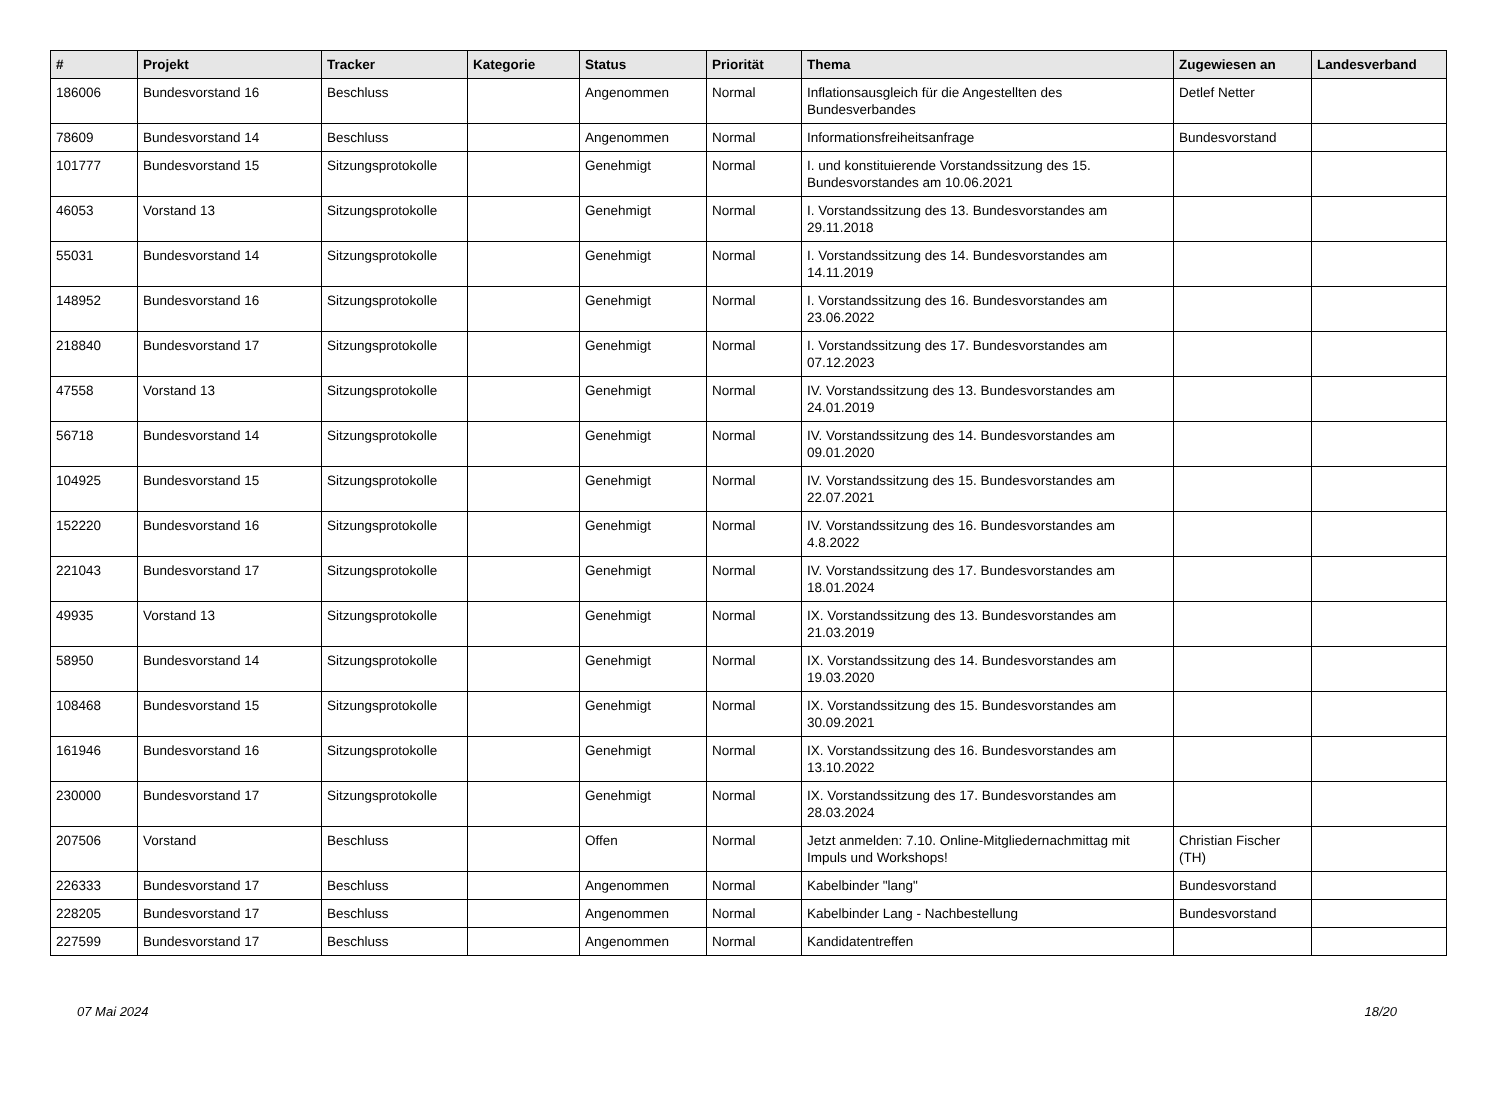| # | Projekt | Tracker | Kategorie | Status | Priorität | Thema | Zugewiesen an | Landesverband |
| --- | --- | --- | --- | --- | --- | --- | --- | --- |
| 186006 | Bundesvorstand 16 | Beschluss | | Angenommen | Normal | Inflationsausgleich für die Angestellten des Bundesverbandes | Detlef Netter | |
| 78609 | Bundesvorstand 14 | Beschluss | | Angenommen | Normal | Informationsfreiheitsanfrage | Bundesvorstand | |
| 101777 | Bundesvorstand 15 | Sitzungsprotokolle | | Genehmigt | Normal | I. und konstituierende Vorstandssitzung des 15. Bundesvorstandes am 10.06.2021 | | |
| 46053 | Vorstand 13 | Sitzungsprotokolle | | Genehmigt | Normal | I. Vorstandssitzung des 13. Bundesvorstandes am 29.11.2018 | | |
| 55031 | Bundesvorstand 14 | Sitzungsprotokolle | | Genehmigt | Normal | I. Vorstandssitzung des 14. Bundesvorstandes am 14.11.2019 | | |
| 148952 | Bundesvorstand 16 | Sitzungsprotokolle | | Genehmigt | Normal | I. Vorstandssitzung des 16. Bundesvorstandes am 23.06.2022 | | |
| 218840 | Bundesvorstand 17 | Sitzungsprotokolle | | Genehmigt | Normal | I. Vorstandssitzung des 17. Bundesvorstandes am 07.12.2023 | | |
| 47558 | Vorstand 13 | Sitzungsprotokolle | | Genehmigt | Normal | IV. Vorstandssitzung des 13. Bundesvorstandes am 24.01.2019 | | |
| 56718 | Bundesvorstand 14 | Sitzungsprotokolle | | Genehmigt | Normal | IV. Vorstandssitzung des 14. Bundesvorstandes am 09.01.2020 | | |
| 104925 | Bundesvorstand 15 | Sitzungsprotokolle | | Genehmigt | Normal | IV. Vorstandssitzung des 15. Bundesvorstandes am 22.07.2021 | | |
| 152220 | Bundesvorstand 16 | Sitzungsprotokolle | | Genehmigt | Normal | IV. Vorstandssitzung des 16. Bundesvorstandes am 4.8.2022 | | |
| 221043 | Bundesvorstand 17 | Sitzungsprotokolle | | Genehmigt | Normal | IV. Vorstandssitzung des 17. Bundesvorstandes am 18.01.2024 | | |
| 49935 | Vorstand 13 | Sitzungsprotokolle | | Genehmigt | Normal | IX. Vorstandssitzung des 13. Bundesvorstandes am 21.03.2019 | | |
| 58950 | Bundesvorstand 14 | Sitzungsprotokolle | | Genehmigt | Normal | IX. Vorstandssitzung des 14. Bundesvorstandes am 19.03.2020 | | |
| 108468 | Bundesvorstand 15 | Sitzungsprotokolle | | Genehmigt | Normal | IX. Vorstandssitzung des 15. Bundesvorstandes am 30.09.2021 | | |
| 161946 | Bundesvorstand 16 | Sitzungsprotokolle | | Genehmigt | Normal | IX. Vorstandssitzung des 16. Bundesvorstandes am 13.10.2022 | | |
| 230000 | Bundesvorstand 17 | Sitzungsprotokolle | | Genehmigt | Normal | IX. Vorstandssitzung des 17. Bundesvorstandes am 28.03.2024 | | |
| 207506 | Vorstand | Beschluss | | Offen | Normal | Jetzt anmelden: 7.10. Online-Mitgliedernachmittag mit Impuls und Workshops! | Christian Fischer (TH) | |
| 226333 | Bundesvorstand 17 | Beschluss | | Angenommen | Normal | Kabelbinder "lang" | Bundesvorstand | |
| 228205 | Bundesvorstand 17 | Beschluss | | Angenommen | Normal | Kabelbinder Lang - Nachbestellung | Bundesvorstand | |
| 227599 | Bundesvorstand 17 | Beschluss | | Angenommen | Normal | Kandidatentreffen | | |
07 Mai 2024 18/20